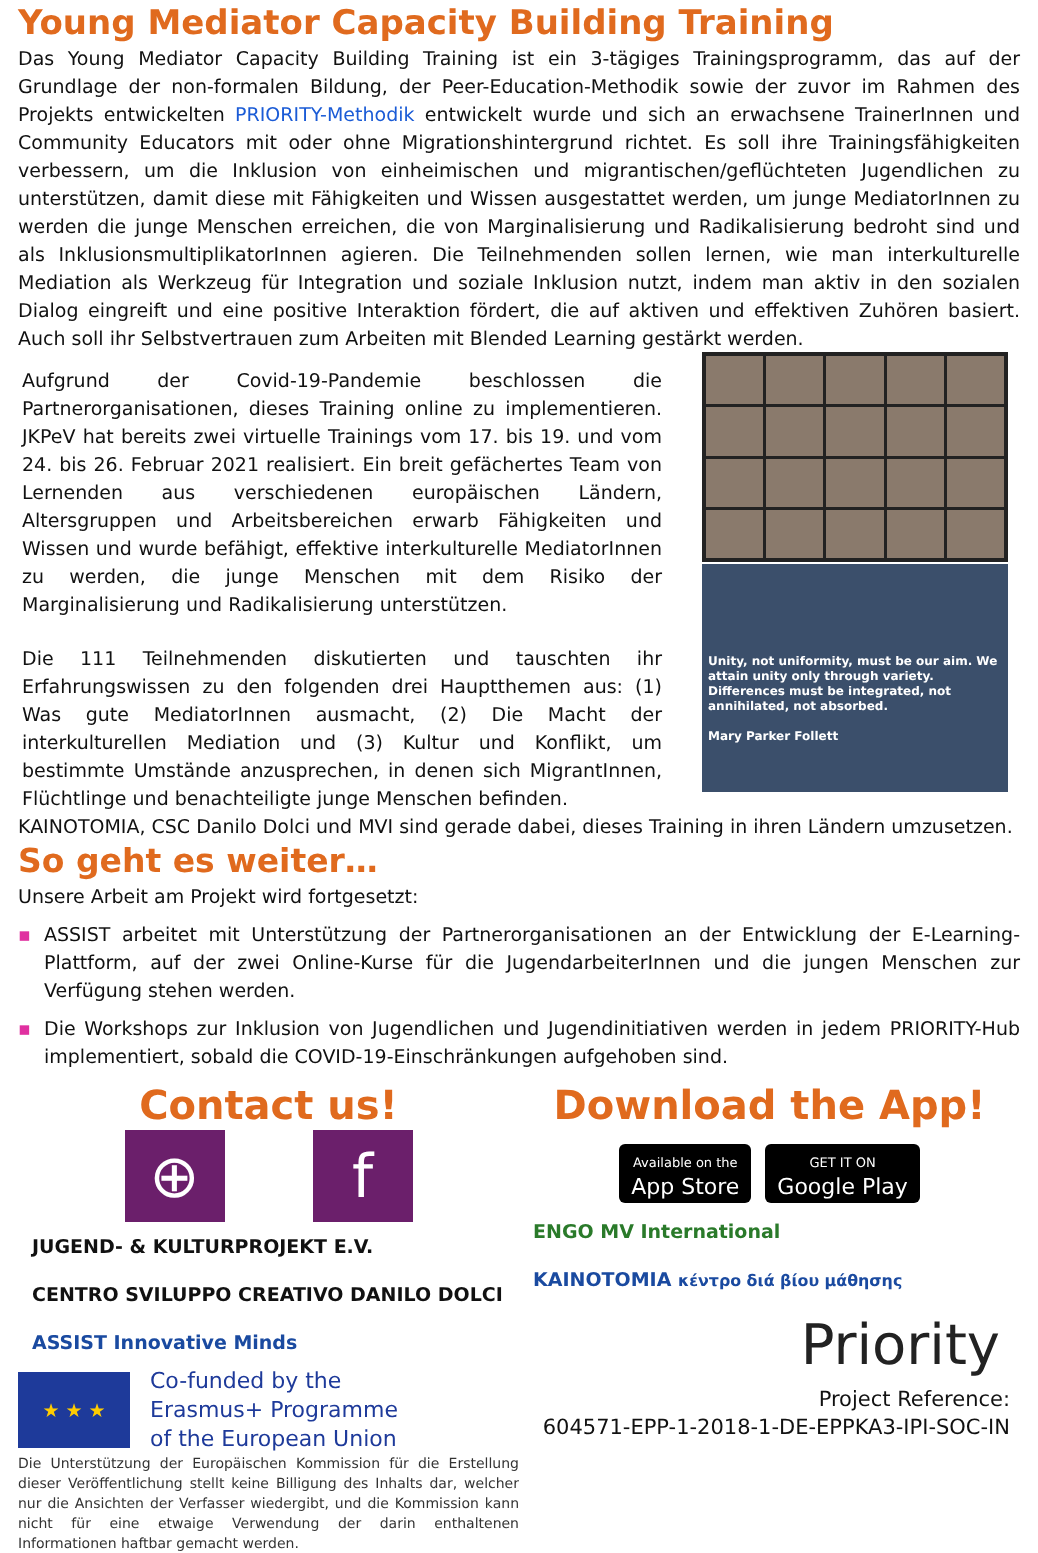Young Mediator Capacity Building Training
Das Young Mediator Capacity Building Training ist ein 3-tägiges Trainingsprogramm, das auf der Grundlage der non-formalen Bildung, der Peer-Education-Methodik sowie der zuvor im Rahmen des Projekts entwickelten PRIORITY-Methodik entwickelt wurde und sich an erwachsene TrainerInnen und Community Educators mit oder ohne Migrationshintergrund richtet. Es soll ihre Trainingsfähigkeiten verbessern, um die Inklusion von einheimischen und migrantischen/geflüchteten Jugendlichen zu unterstützen, damit diese mit Fähigkeiten und Wissen ausgestattet werden, um junge MediatorInnen zu werden die junge Menschen erreichen, die von Marginalisierung und Radikalisierung bedroht sind und als InklusionsmultiplikatorInnen agieren. Die Teilnehmenden sollen lernen, wie man interkulturelle Mediation als Werkzeug für Integration und soziale Inklusion nutzt, indem man aktiv in den sozialen Dialog eingreift und eine positive Interaktion fördert, die auf aktiven und effektiven Zuhören basiert. Auch soll ihr Selbstvertrauen zum Arbeiten mit Blended Learning gestärkt werden.
Aufgrund der Covid-19-Pandemie beschlossen die Partnerorganisationen, dieses Training online zu implementieren. JKPeV hat bereits zwei virtuelle Trainings vom 17. bis 19. und vom 24. bis 26. Februar 2021 realisiert. Ein breit gefächertes Team von Lernenden aus verschiedenen europäischen Ländern, Altersgruppen und Arbeitsbereichen erwarb Fähigkeiten und Wissen und wurde befähigt, effektive interkulturelle MediatorInnen zu werden, die junge Menschen mit dem Risiko der Marginalisierung und Radikalisierung unterstützen.
Die 111 Teilnehmenden diskutierten und tauschten ihr Erfahrungswissen zu den folgenden drei Hauptthemen aus: (1) Was gute MediatorInnen ausmacht, (2) Die Macht der interkulturellen Mediation und (3) Kultur und Konflikt, um bestimmte Umstände anzusprechen, in denen sich MigrantInnen, Flüchtlinge und benachteiligte junge Menschen befinden.
Unity, not uniformity, must be our aim. We attain unity only through variety. Differences must be integrated, not annihilated, not absorbed.
Mary Parker Follett
KAINOTOMIA, CSC Danilo Dolci und MVI sind gerade dabei, dieses Training in ihren Ländern umzusetzen.
So geht es weiter…
Unsere Arbeit am Projekt wird fortgesetzt:
▪ ASSIST arbeitet mit Unterstützung der Partnerorganisationen an der Entwicklung der E-Learning-Plattform, auf der zwei Online-Kurse für die JugendarbeiterInnen und die jungen Menschen zur Verfügung stehen werden.
▪ Die Workshops zur Inklusion von Jugendlichen und Jugendinitiativen werden in jedem PRIORITY-Hub implementiert, sobald die COVID-19-Einschränkungen aufgehoben sind.
Contact us!
⊕ f
JUGEND- & KULTURPROJEKT E.V. CENTRO SVILUPPO CREATIVO DANILO DOLCI ASSIST Innovative Minds
★ ★ ★
Co-funded by the
Erasmus+ Programme
of the European Union
Die Unterstützung der Europäischen Kommission für die Erstellung dieser Veröffentlichung stellt keine Billigung des Inhalts dar, welcher nur die Ansichten der Verfasser wiedergibt, und die Kommission kann nicht für eine etwaige Verwendung der darin enthaltenen Informationen haftbar gemacht werden.
Download the App!
Available on the
App Store GET IT ON
Google Play
ENGO MV International KAINOTOMIA κέντρο διά βίου μάθησης
Priority
Project Reference:
604571-EPP-1-2018-1-DE-EPPKA3-IPI-SOC-IN